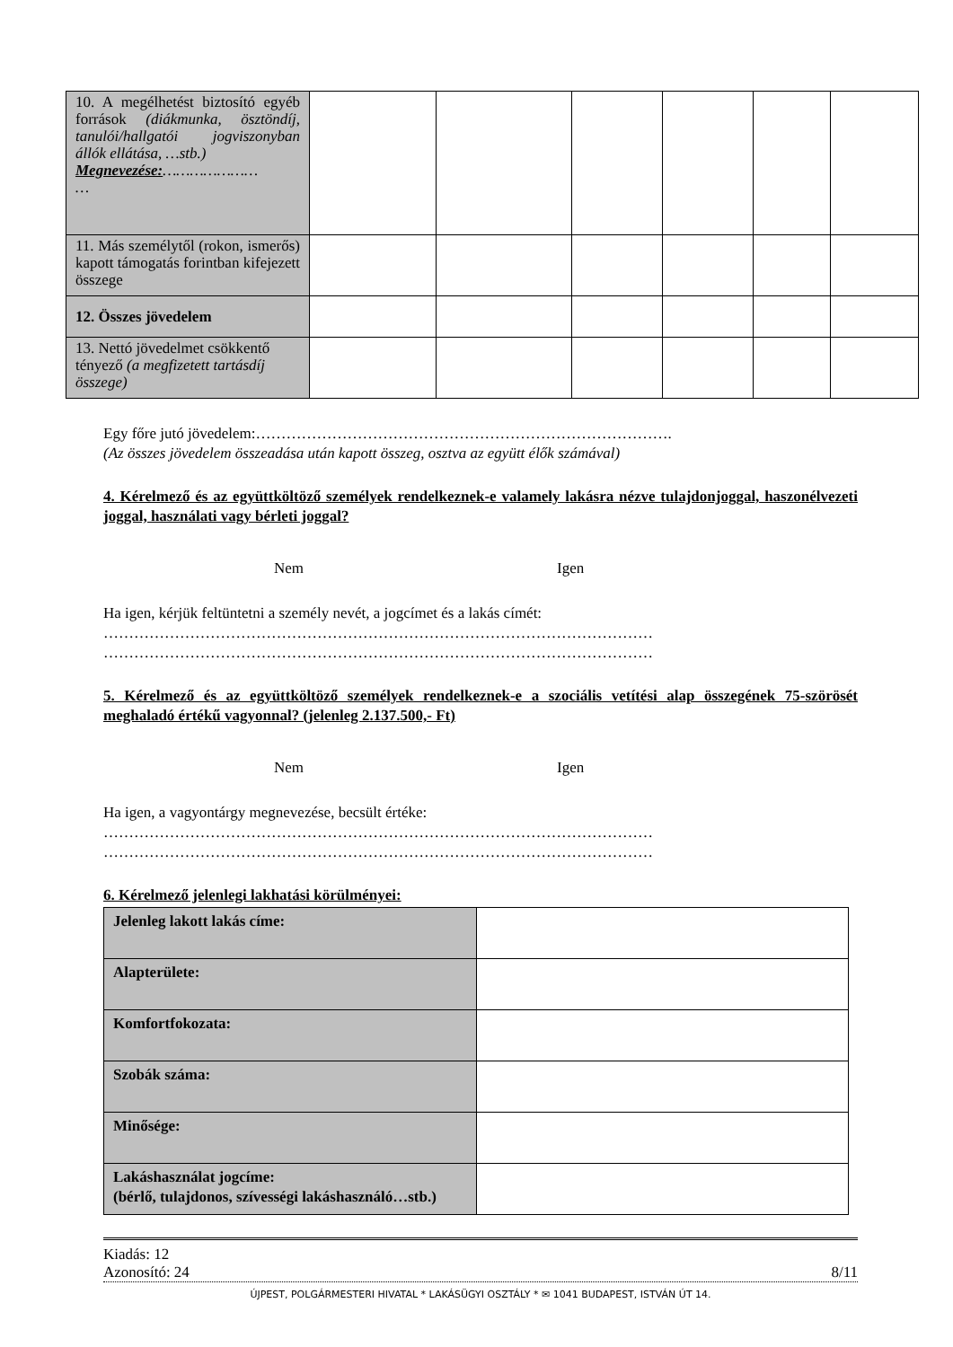| 10. A megélhetést biztosító egyéb források (diákmunka, ösztöndíj, tanulói/hallgatói jogviszonyban állók ellátása, …stb.) Megnevezése: ………………… … | | | | | | |
| 11. Más személytől (rokon, ismerős) kapott támogatás forintban kifejezett összege | | | | | | |
| 12. Összes jövedelem | | | | | | |
| 13. Nettó jövedelmet csökkentő tényező (a megfizetett tartásdíj összege) | | | | | | |
Egy főre jutó jövedelem:……………………………………………………………………….
(Az összes jövedelem összeadása után kapott összeg, osztva az együtt élők számával)
4. Kérelmező és az együttköltöző személyek rendelkeznek-e valamely lakásra nézve tulajdonjoggal, haszonélvezeti joggal, használati vagy bérleti joggal?
Nem Igen
Ha igen, kérjük feltüntetni a személy nevét, a jogcímet és a lakás címét:
………………………………………………………………………………………………
………………………………………………………………………………………………
5. Kérelmező és az együttköltöző személyek rendelkeznek-e a szociális vetítési alap összegének 75-szörösét meghaladó értékű vagyonnal? (jelenleg 2.137.500,- Ft)
Nem Igen
Ha igen, a vagyontárgy megnevezése, becsült értéke:
………………………………………………………………………………………………
………………………………………………………………………………………………
6. Kérelmező jelenlegi lakhatási körülményei:
| Jelenleg lakott lakás címe: | |
| Alapterülete: | |
| Komfortfokozata: | |
| Szobák száma: | |
| Minősége: | |
| Lakáshasználat jogcíme: (bérlő, tulajdonos, szívességi lakáshasználó…stb.) | |
Kiadás: 12
Azonosító: 24 8/11
ÚJPEST, POLGÁRMESTERI HIVATAL * LAKÁSÜGYI OSZTÁLY * ✉ 1041 BUDAPEST, ISTVÁN ÚT 14.